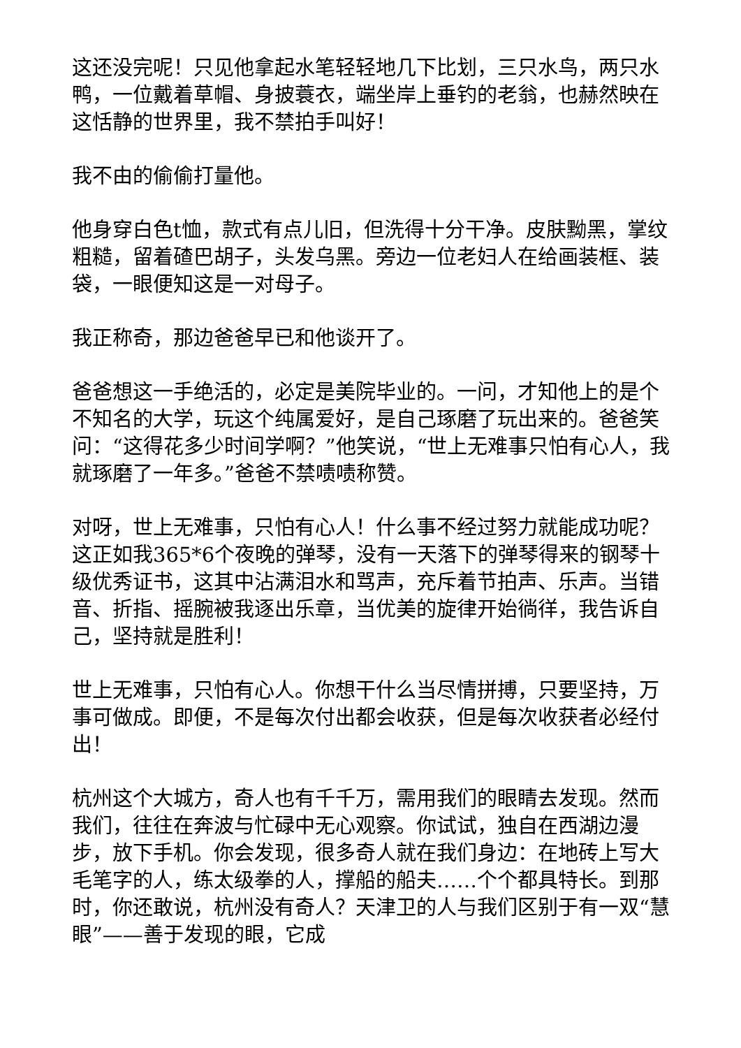这还没完呢！只见他拿起水笔轻轻地几下比划，三只水鸟，两只水鸭，一位戴着草帽、身披蓑衣，端坐岸上垂钓的老翁，也赫然映在这恬静的世界里，我不禁拍手叫好！
我不由的偷偷打量他。
他身穿白色t恤，款式有点儿旧，但洗得十分干净。皮肤黝黑，掌纹粗糙，留着碴巴胡子，头发乌黑。旁边一位老妇人在给画装框、装袋，一眼便知这是一对母子。
我正称奇，那边爸爸早已和他谈开了。
爸爸想这一手绝活的，必定是美院毕业的。一问，才知他上的是个不知名的大学，玩这个纯属爱好，是自己琢磨了玩出来的。爸爸笑问：“这得花多少时间学啊？”他笑说，“世上无难事只怕有心人，我就琢磨了一年多。”爸爸不禁啧啧称赞。
对呀，世上无难事，只怕有心人！什么事不经过努力就能成功呢？这正如我365*6个夜晚的弹琴，没有一天落下的弹琴得来的钢琴十级优秀证书，这其中沾满泪水和骂声，充斥着节拍声、乐声。当错音、折指、摇腕被我逐出乐章，当优美的旋律开始徜徉，我告诉自己，坚持就是胜利！
世上无难事，只怕有心人。你想干什么当尽情拼搏，只要坚持，万事可做成。即便，不是每次付出都会收获，但是每次收获者必经付出！
杭州这个大城方，奇人也有千千万，需用我们的眼睛去发现。然而我们，往往在奔波与忙碌中无心观察。你试试，独自在西湖边漫步，放下手机。你会发现，很多奇人就在我们身边：在地砖上写大毛笔字的人，练太级拳的人，撑船的船夫……个个都具特长。到那时，你还敢说，杭州没有奇人？天津卫的人与我们区别于有一双“慧眼”——善于发现的眼，它成